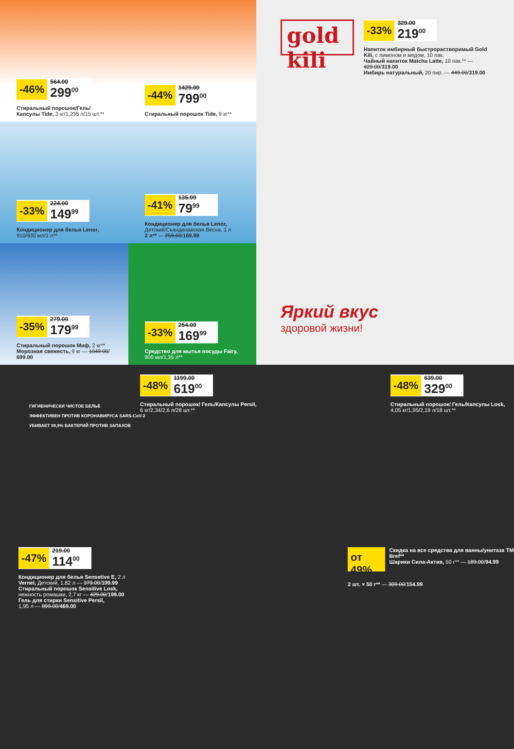-46%
564.00
299<sup>00</sup>
Стиральный порошок/Гель/ Капсулы Tide, 3 кг/1,235 л/15 шт.**
-44%
1429.00
799<sup>00</sup>
Стиральный порошок Tide, 9 кг**
-33%
224.00
149<sup>99</sup>
Кондиционер для белья Lenor, 910/930 мл/1 л**
-41%
135.99
79<sup>99</sup>
Кондиционер для белья Lenor, Детский/Скандинавская Весна, 1 л
2 л** — 259.00/169.99
-35%
279.00
179<sup>99</sup>
Стиральный порошок Миф, 2 кг**
Морозная свежесть, 9 кг — 1049.00/ 699.00
-33%
254.00
169<sup>99</sup>
Средство для мытья посуды Fairy, 900 мл/1,35 л**
gold kili
-33%
329.00
219<sup>00</sup>
Напиток имбирный быстрорастворимый Gold Kili, с лимоном и медом, 10 пак.
Чайный напиток Matcha Latte, 10 пак.** — 429.00/319.00
Имбирь натуральный, 20 пир. — 449.00/319.00
Яркий вкус
здоровой жизни!
ГИГИЕНИЧЕСКИ ЧИСТОЕ БЕЛЬЁ
ЭФФЕКТИВЕН ПРОТИВ КОРОНАВИРУСА SARS-CoV-2
УБИВАЕТ 99,9% БАКТЕРИЙ ПРОТИВ ЗАПАХОВ
-48%
1199.00
619<sup>00</sup>
Стиральный порошок/ Гель/Капсулы Persil,
6 кг/2,34/2,6 л/28 шт.**
-48%
639.00
329<sup>00</sup>
Стиральный порошок/ Гель/Капсулы Losk,
4,05 кг/1,95/2,19 л/18 шт.**
-47%
219.00
114<sup>00</sup>
Кондиционер для белья Sensetive E, 2 л
Vernel, Детский, 1,82 л — 379.00/199.99
Стиральный порошок Sensitive Losk,
нежность ромашки, 2,7 кг — 429.00/199.00
Гель для стирки Sensitive Persil,
1,95 л — 899.00/469.00
от 49%
Скидка на все средства для ванны/унитаза ТМ Bref**
Шарики Сила-Актив, 50 г** — 189.00/94.99
2 шт. × 50 г** — 309.00/154.99